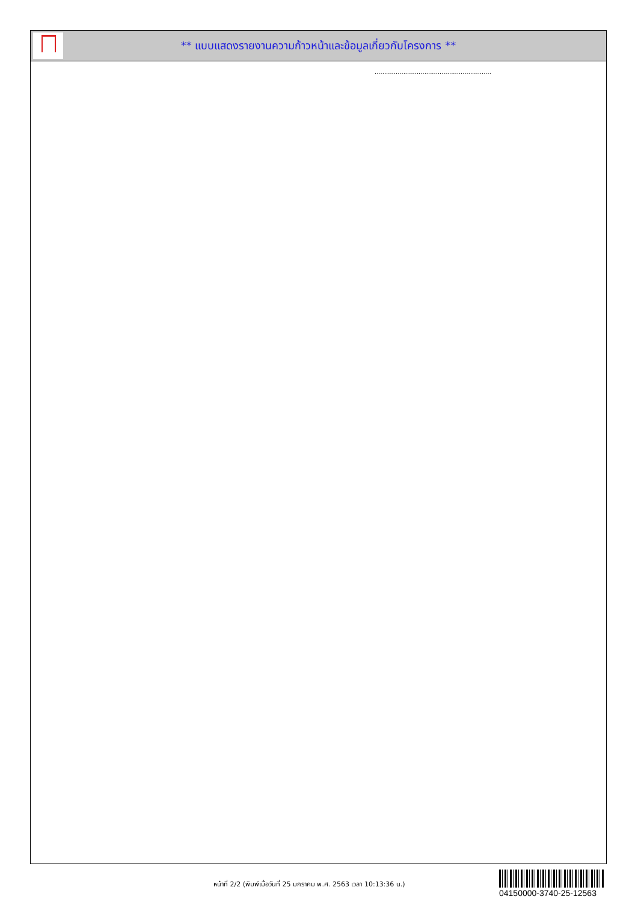** แบบแสดงรายงานความก้าวหน้าและข้อมูลเกี่ยวกับโครงการ **
.............................................................
หน้าที่ 2/2 (พิมพ์เมื่อวันที่ 25 มกราคม พ.ศ. 2563 เวลา 10:13:36 น.)
04150000-3740-25-12563